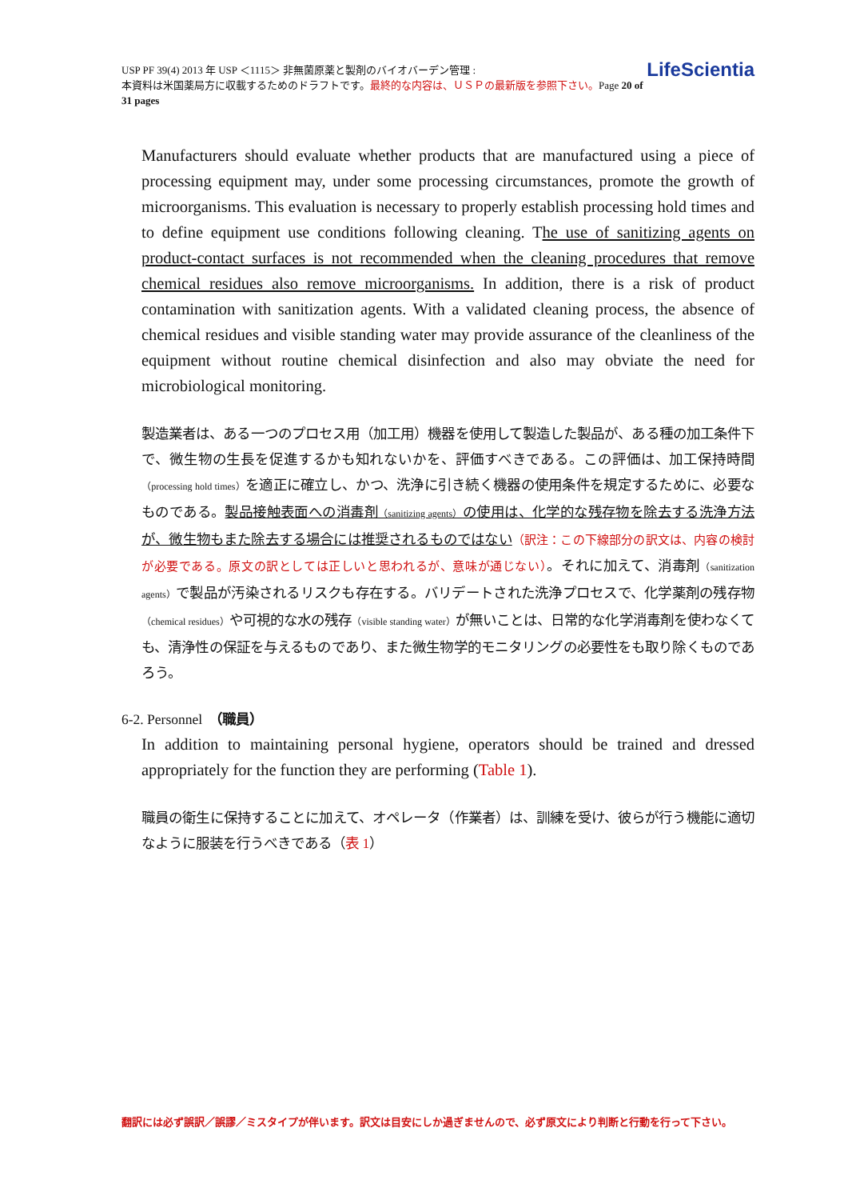LifeScientia USP PF 39(4) 2013 年 USP ＜1115＞ 非無菌原薬と製剤のバイオバーデン管理 :
本資料は米国薬局方に収載するためのドラフトです。最終的な内容は、ＵＳＰの最新版を参照下さい。Page 20 of 31 pages
Manufacturers should evaluate whether products that are manufactured using a piece of processing equipment may, under some processing circumstances, promote the growth of microorganisms. This evaluation is necessary to properly establish processing hold times and to define equipment use conditions following cleaning. The use of sanitizing agents on product-contact surfaces is not recommended when the cleaning procedures that remove chemical residues also remove microorganisms. In addition, there is a risk of product contamination with sanitization agents. With a validated cleaning process, the absence of chemical residues and visible standing water may provide assurance of the cleanliness of the equipment without routine chemical disinfection and also may obviate the need for microbiological monitoring.
製造業者は、ある一つのプロセス用（加工用）機器を使用して製造した製品が、ある種の加工条件下で、微生物の生長を促進するかも知れないかを、評価すべきである。この評価は、加工保持時間（processing hold times）を適正に確立し、かつ、洗浄に引き続く機器の使用条件を規定するために、必要なものである。製品接触表面への消毒剤（sanitizing agents）の使用は、化学的な残存物を除去する洗浄方法が、微生物もまた除去する場合には推奨されるものではない（訳注：この下線部分の訳文は、内容の検討が必要である。原文の訳としては正しいと思われるが、意味が通じない）。それに加えて、消毒剤（sanitization agents）で製品が汚染されるリスクも存在する。バリデートされた洗浄プロセスで、化学薬剤の残存物（chemical residues）や可視的な水の残存（visible standing water）が無いことは、日常的な化学消毒剤を使わなくても、清浄性の保証を与えるものであり、また微生物学的モニタリングの必要性をも取り除くものであろう。
6-2. Personnel　（職員）
In addition to maintaining personal hygiene, operators should be trained and dressed appropriately for the function they are performing (Table 1).
職員の衛生に保持することに加えて、オペレータ（作業者）は、訓練を受け、彼らが行う機能に適切なように服装を行うべきである（表 1）
翻訳には必ず誤訳／誤謬／ミスタイプが伴います。訳文は目安にしか過ぎませんので、必ず原文により判断と行動を行って下さい。